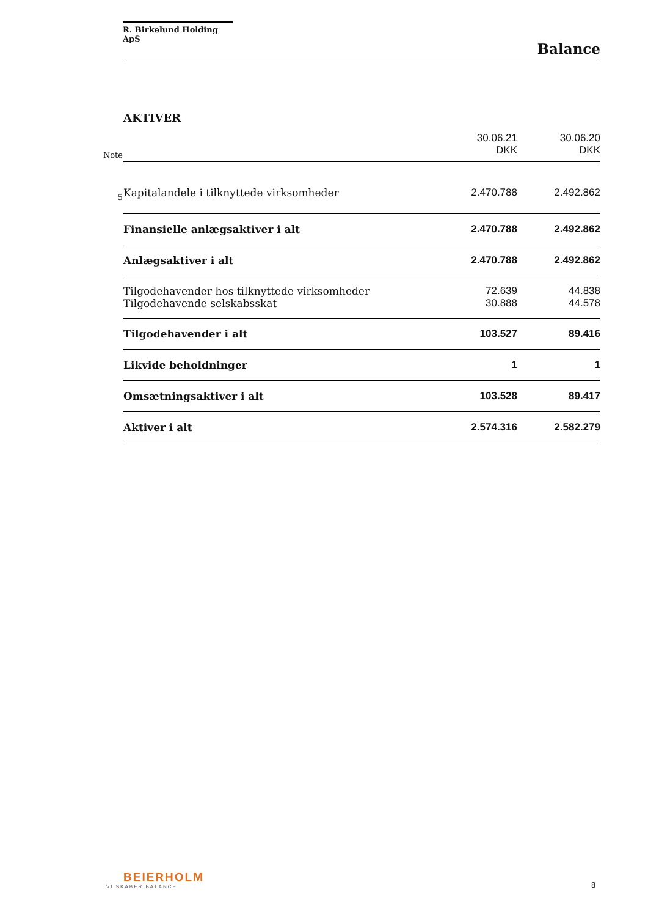R. Birkelund Holding ApS
Balance
AKTIVER
| Note | | | 30.06.21 DKK | 30.06.20 DKK |
| 5 | Kapitalandele i tilknyttede virksomheder | | 2.470.788 | 2.492.862 |
| | Finansielle anlægsaktiver i alt | | 2.470.788 | 2.492.862 |
| | Anlægsaktiver i alt | | 2.470.788 | 2.492.862 |
| | Tilgodehavender hos tilknyttede virksomheder | | 72.639 | 44.838 |
| | Tilgodehavende selskabsskat | | 30.888 | 44.578 |
| | Tilgodehavender i alt | | 103.527 | 89.416 |
| | Likvide beholdninger | | 1 | 1 |
| | Omsætningsaktiver i alt | | 103.528 | 89.417 |
| | Aktiver i alt | | 2.574.316 | 2.582.279 |
BEIERHOLM
VI SKABER BALANCE
8